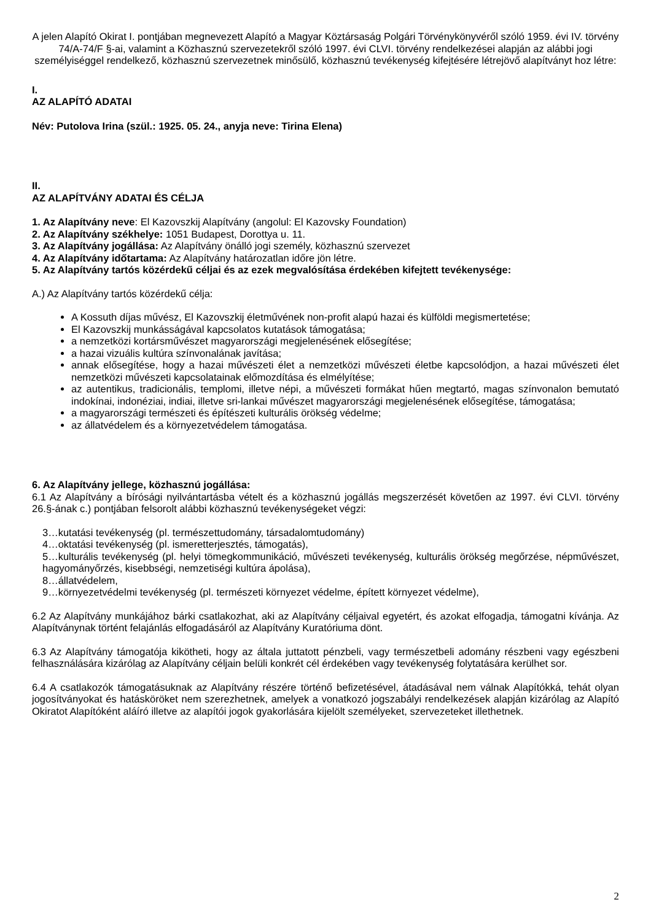A jelen Alapító Okirat I. pontjában megnevezett Alapító a Magyar Köztársaság Polgári Törvénykönyvéről szóló 1959. évi IV. törvény 74/A-74/F §-ai, valamint a Közhasznú szervezetekről szóló 1997. évi CLVI. törvény rendelkezései alapján az alábbi jogi személyiséggel rendelkező, közhasznú szervezetnek minősülő, közhasznú tevékenység kifejtésére létrejövő alapítványt hoz létre:
I.
AZ ALAPÍTÓ ADATAI
Név: Putolova Irina (szül.: 1925. 05. 24., anyja neve: Tirina Elena)
II.
AZ ALAPÍTVÁNY ADATAI ÉS CÉLJA
1. Az Alapítvány neve: El Kazovszkij Alapítvány (angolul: El Kazovsky Foundation)
2. Az Alapítvány székhelye: 1051 Budapest, Dorottya u. 11.
3. Az Alapítvány jogállása: Az Alapítvány önálló jogi személy, közhasznú szervezet
4. Az Alapítvány időtartama: Az Alapítvány határozatlan időre jön létre.
5. Az Alapítvány tartós közérdekű céljai és az ezek megvalósítása érdekében kifejtett tevékenysége:
A.) Az Alapítvány tartós közérdekű célja:
A Kossuth díjas művész, El Kazovszkij életművének non-profit alapú hazai és külföldi megismertetése;
El Kazovszkij munkásságával kapcsolatos kutatások támogatása;
a nemzetközi kortársművészet magyarországi megjelenésének elősegítése;
a hazai vizuális kultúra színvonalának javítása;
annak elősegítése, hogy a hazai művészeti élet a nemzetközi művészeti életbe kapcsolódjon, a hazai művészeti élet nemzetközi művészeti kapcsolatainak előmozdítása és elmélyítése;
az autentikus, tradicionális, templomi, illetve népi, a művészeti formákat hűen megtartó, magas színvonalon bemutató indokínai, indonéziai, indiai, illetve sri-lankai művészet magyarországi megjelenésének elősegítése, támogatása;
a magyarországi természeti és építészeti kulturális örökség védelme;
az állatvédelem és a környezetvédelem támogatása.
6. Az Alapítvány jellege, közhasznú jogállása:
6.1 Az Alapítvány a bírósági nyilvántartásba vételt és a közhasznú jogállás megszerzését követően az 1997. évi CLVI. törvény 26.§-ának c.) pontjában felsorolt alábbi közhasznú tevékenységeket végzi:
3…kutatási tevékenység (pl. természettudomány, társadalomtudomány)
4…oktatási tevékenység (pl. ismeretterjesztés, támogatás),
5…kulturális tevékenység (pl. helyi tömegkommunikáció, művészeti tevékenység, kulturális örökség megőrzése, népművészet, hagyományőrzés, kisebbségi, nemzetiségi kultúra ápolása),
8…állatvédelem,
9…környezetvédelmi tevékenység (pl. természeti környezet védelme, épített környezet védelme),
6.2 Az Alapítvány munkájához bárki csatlakozhat, aki az Alapítvány céljaival egyetért, és azokat elfogadja, támogatni kívánja. Az Alapítványnak történt felajánlás elfogadásáról az Alapítvány Kuratóriuma dönt.
6.3 Az Alapítvány támogatója kikötheti, hogy az általa juttatott pénzbeli, vagy természetbeli adomány részbeni vagy egészbeni felhasználására kizárólag az Alapítvány céljain belüli konkrét cél érdekében vagy tevékenység folytatására kerülhet sor.
6.4 A csatlakozók támogatásuknak az Alapítvány részére történő befizetésével, átadásával nem válnak Alapítókká, tehát olyan jogosítványokat és hatásköröket nem szerezhetnek, amelyek a vonatkozó jogszabályi rendelkezések alapján kizárólag az Alapító Okiratot Alapítóként aláíró illetve az alapítói jogok gyakorlására kijelölt személyeket, szervezeteket illethetnek.
2